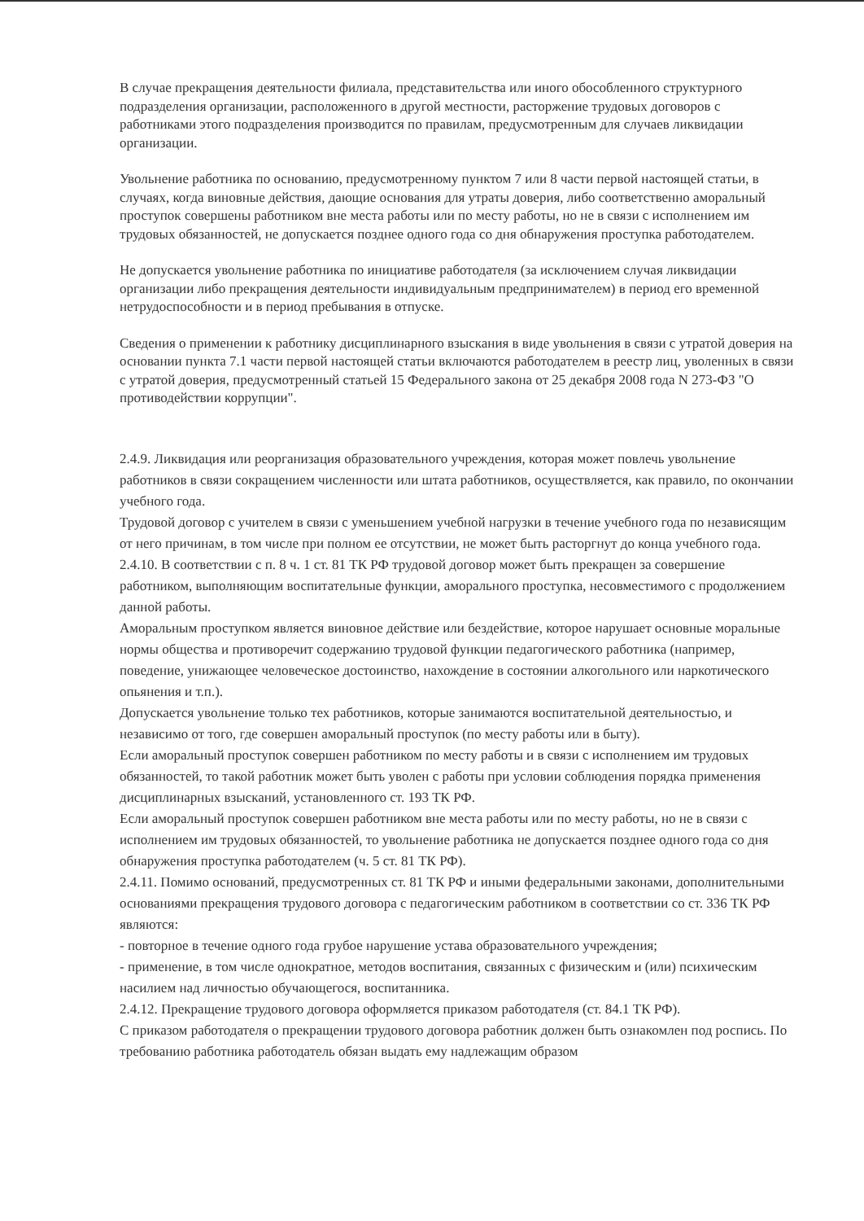В случае прекращения деятельности филиала, представительства или иного обособленного структурного подразделения организации, расположенного в другой местности, расторжение трудовых договоров с работниками этого подразделения производится по правилам, предусмотренным для случаев ликвидации организации.
Увольнение работника по основанию, предусмотренному пунктом 7 или 8 части первой настоящей статьи, в случаях, когда виновные действия, дающие основания для утраты доверия, либо соответственно аморальный проступок совершены работником вне места работы или по месту работы, но не в связи с исполнением им трудовых обязанностей, не допускается позднее одного года со дня обнаружения проступка работодателем.
Не допускается увольнение работника по инициативе работодателя (за исключением случая ликвидации организации либо прекращения деятельности индивидуальным предпринимателем) в период его временной нетрудоспособности и в период пребывания в отпуске.
Сведения о применении к работнику дисциплинарного взыскания в виде увольнения в связи с утратой доверия на основании пункта 7.1 части первой настоящей статьи включаются работодателем в реестр лиц, уволенных в связи с утратой доверия, предусмотренный статьей 15 Федерального закона от 25 декабря 2008 года N 273-ФЗ "О противодействии коррупции".
2.4.9. Ликвидация или реорганизация образовательного учреждения, которая может повлечь увольнение работников в связи сокращением численности или штата работников, осуществляется, как правило, по окончании учебного года.
Трудовой договор с учителем в связи с уменьшением учебной нагрузки в течение учебного года по независящим от него причинам, в том числе при полном ее отсутствии, не может быть расторгнут до конца учебного года.
2.4.10. В соответствии с п. 8 ч. 1 ст. 81 ТК РФ трудовой договор может быть прекращен за совершение работником, выполняющим воспитательные функции, аморального проступка, несовместимого с продолжением данной работы.
Аморальным проступком является виновное действие или бездействие, которое нарушает основные моральные нормы общества и противоречит содержанию трудовой функции педагогического работника (например, поведение, унижающее человеческое достоинство, нахождение в состоянии алкогольного или наркотического опьянения и т.п.).
Допускается увольнение только тех работников, которые занимаются воспитательной деятельностью, и независимо от того, где совершен аморальный проступок (по месту работы или в быту).
Если аморальный проступок совершен работником по месту работы и в связи с исполнением им трудовых обязанностей, то такой работник может быть уволен с работы при условии соблюдения порядка применения дисциплинарных взысканий, установленного ст. 193 ТК РФ.
Если аморальный проступок совершен работником вне места работы или по месту работы, но не в связи с исполнением им трудовых обязанностей, то увольнение работника не допускается позднее одного года со дня обнаружения проступка работодателем (ч. 5 ст. 81 ТК РФ).
2.4.11. Помимо оснований, предусмотренных ст. 81 ТК РФ и иными федеральными законами, дополнительными основаниями прекращения трудового договора с педагогическим работником в соответствии со ст. 336 ТК РФ являются:
- повторное в течение одного года грубое нарушение устава образовательного учреждения;
- применение, в том числе однократное, методов воспитания, связанных с физическим и (или) психическим насилием над личностью обучающегося, воспитанника.
2.4.12. Прекращение трудового договора оформляется приказом работодателя (ст. 84.1 ТК РФ).
С приказом работодателя о прекращении трудового договора работник должен быть ознакомлен под роспись. По требованию работника работодатель обязан выдать ему надлежащим образом